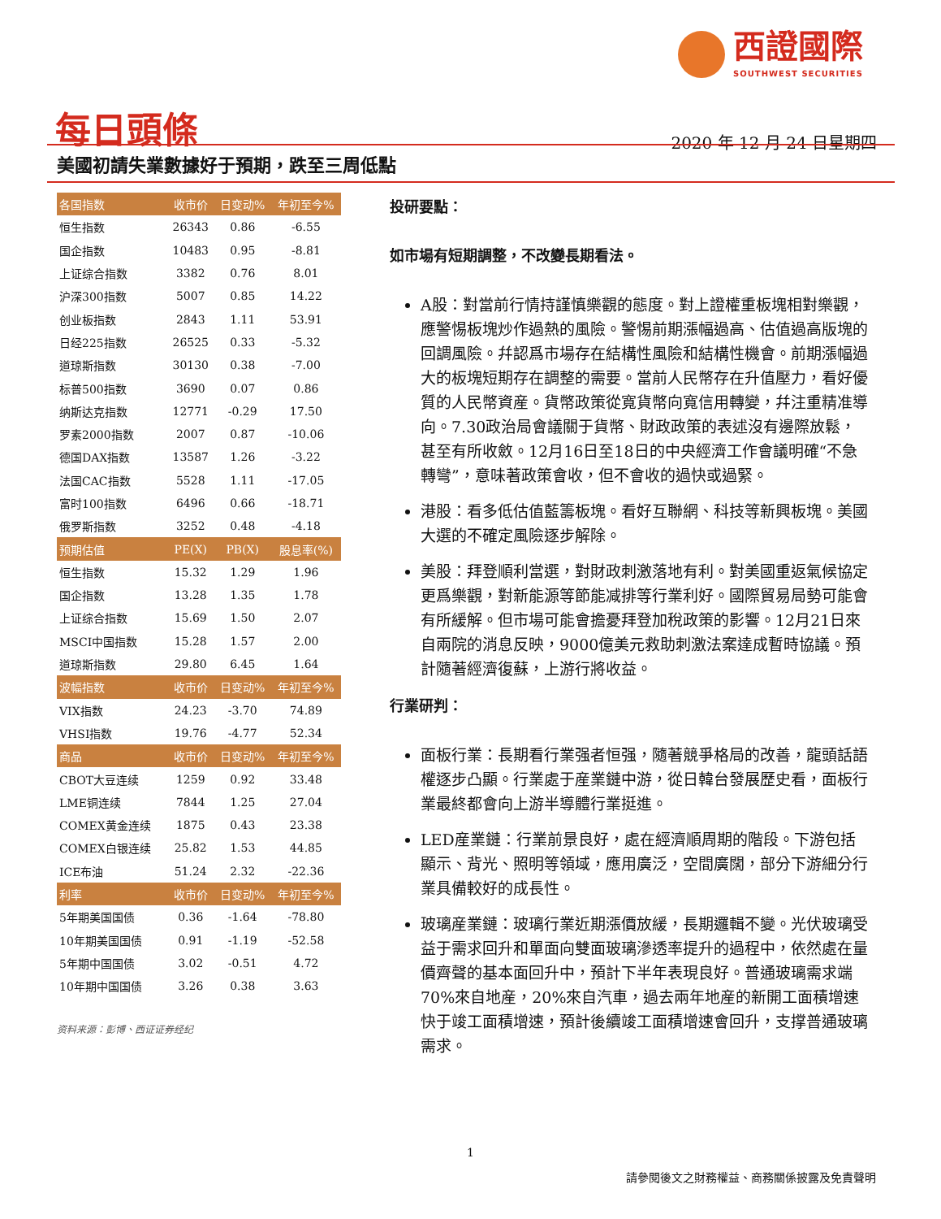西證國際
SOUTHWEST SECURITIES
每日頭條
2020 年 12 月 24 日星期四
美國初請失業數據好于預期，跌至三周低點
| 各国指数 | 收市价 | 日变动% | 年初至今% |
| --- | --- | --- | --- |
| 恒生指数 | 26343 | 0.86 | -6.55 |
| 国企指数 | 10483 | 0.95 | -8.81 |
| 上证综合指数 | 3382 | 0.76 | 8.01 |
| 沪深300指数 | 5007 | 0.85 | 14.22 |
| 创业板指数 | 2843 | 1.11 | 53.91 |
| 日经225指数 | 26525 | 0.33 | -5.32 |
| 道琼斯指数 | 30130 | 0.38 | -7.00 |
| 标普500指数 | 3690 | 0.07 | 0.86 |
| 纳斯达克指数 | 12771 | -0.29 | 17.50 |
| 罗素2000指数 | 2007 | 0.87 | -10.06 |
| 德国DAX指数 | 13587 | 1.26 | -3.22 |
| 法国CAC指数 | 5528 | 1.11 | -17.05 |
| 富时100指数 | 6496 | 0.66 | -18.71 |
| 俄罗斯指数 | 3252 | 0.48 | -4.18 |
| 预期估值 | PE(X) | PB(X) | 股息率(%) |
| 恒生指数 | 15.32 | 1.29 | 1.96 |
| 国企指数 | 13.28 | 1.35 | 1.78 |
| 上证综合指数 | 15.69 | 1.50 | 2.07 |
| MSCI中国指数 | 15.28 | 1.57 | 2.00 |
| 道琼斯指数 | 29.80 | 6.45 | 1.64 |
| 波幅指数 | 收市价 | 日变动% | 年初至今% |
| VIX指数 | 24.23 | -3.70 | 74.89 |
| VHSI指数 | 19.76 | -4.77 | 52.34 |
| 商品 | 收市价 | 日变动% | 年初至今% |
| CBOT大豆连续 | 1259 | 0.92 | 33.48 |
| LME铜连续 | 7844 | 1.25 | 27.04 |
| COMEX黄金连续 | 1875 | 0.43 | 23.38 |
| COMEX白银连续 | 25.82 | 1.53 | 44.85 |
| ICE布油 | 51.24 | 2.32 | -22.36 |
| 利率 | 收市价 | 日变动% | 年初至今% |
| 5年期美国国债 | 0.36 | -1.64 | -78.80 |
| 10年期美国国债 | 0.91 | -1.19 | -52.58 |
| 5年期中国国债 | 3.02 | -0.51 | 4.72 |
| 10年期中国国债 | 3.26 | 0.38 | 3.63 |
资料来源：彭博、西证证券经纪
投研要點：
如市場有短期調整，不改變長期看法。
A股：對當前行情持謹慎樂觀的態度。對上證權重板塊相對樂觀，應警惕板塊炒作過熱的風險。警惕前期漲幅過高、估值過高版塊的回調風險。幷認爲市場存在結構性風險和結構性機會。前期漲幅過大的板塊短期存在調整的需要。當前人民幣存在升值壓力，看好優質的人民幣資産。貨幣政策從寬貨幣向寬信用轉變，幷注重精准導向。7.30政治局會議關于貨幣、財政政策的表述沒有邊際放鬆，甚至有所收斂。12月16日至18日的中央經濟工作會議明確“不急轉彎”，意味著政策會收，但不會收的過快或過緊。
港股：看多低估值藍籌板塊。看好互聯網、科技等新興板塊。美國大選的不確定風險逐步解除。
美股：拜登順利當選，對財政刺激落地有利。對美國重返氣候協定更爲樂觀，對新能源等節能减排等行業利好。國際貿易局勢可能會有所緩解。但市場可能會擔憂拜登加稅政策的影響。12月21日來自兩院的消息反映，9000億美元救助刺激法案達成暫時協議。預計隨著經濟復蘇，上游行將收益。
行業研判：
面板行業：長期看行業强者恒强，隨著競爭格局的改善，龍頭話語權逐步凸顯。行業處于産業鏈中游，從日韓台發展歷史看，面板行業最終都會向上游半導體行業挺進。
LED産業鏈：行業前景良好，處在經濟順周期的階段。下游包括顯示、背光、照明等領域，應用廣泛，空間廣闊，部分下游細分行業具備較好的成長性。
玻璃産業鏈：玻璃行業近期漲價放緩，長期邏輯不變。光伏玻璃受益于需求回升和單面向雙面玻璃滲透率提升的過程中，依然處在量價齊聲的基本面回升中，預計下半年表現良好。普通玻璃需求端70%來自地産，20%來自汽車，過去兩年地産的新開工面積增速快于竣工面積增速，預計後續竣工面積增速會回升，支撑普通玻璃需求。
1
請參閱後文之財務權益、商務關係披露及免責聲明